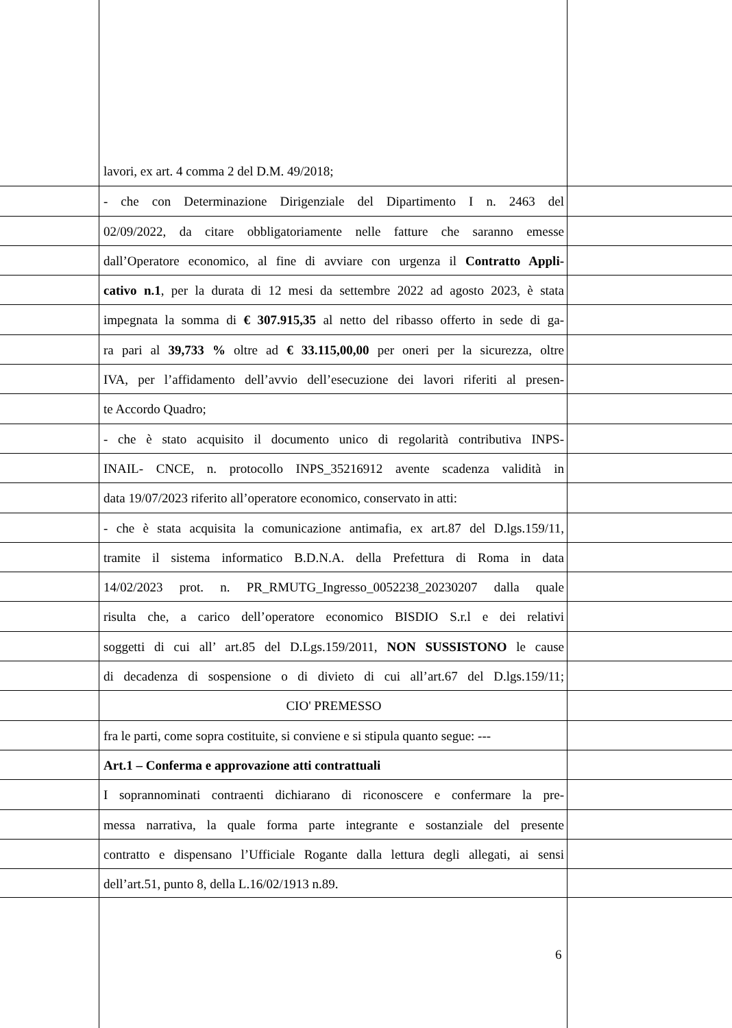lavori, ex art. 4 comma 2 del D.M. 49/2018;
- che con Determinazione Dirigenziale del Dipartimento I n. 2463 del
02/09/2022, da citare obbligatoriamente nelle fatture che saranno emesse
dall’Operatore economico, al fine di avviare con urgenza il Contratto Appli-
cativo n.1, per la durata di 12 mesi da settembre 2022 ad agosto 2023, è stata
impegnata la somma di € 307.915,35 al netto del ribasso offerto in sede di ga-
ra pari al 39,733 % oltre ad € 33.115,00,00 per oneri per la sicurezza, oltre
IVA, per l’affidamento dell’avvio dell’esecuzione dei lavori riferiti al presen-
te Accordo Quadro;
- che è stato acquisito il documento unico di regolarità contributiva INPS-
INAIL- CNCE, n. protocollo INPS_35216912 avente scadenza validità in
data 19/07/2023 riferito all’operatore economico, conservato in atti:
- che è stata acquisita la comunicazione antimafia, ex art.87 del D.lgs.159/11,
tramite il sistema informatico B.D.N.A. della Prefettura di Roma in data
14/02/2023 prot. n. PR_RMUTG_Ingresso_0052238_20230207 dalla quale
risulta che, a carico dell’operatore economico BISDIO S.r.l e dei relativi
soggetti di cui all’ art.85 del D.Lgs.159/2011, NON SUSSISTONO le cause
di decadenza di sospensione o di divieto di cui all’art.67 del D.lgs.159/11;
CIO' PREMESSO
fra le parti, come sopra costituite, si conviene e si stipula quanto segue: ---
Art.1 – Conferma e approvazione atti contrattuali
I soprannominati contraenti dichiarano di riconoscere e confermare la pre-
messa narrativa, la quale forma parte integrante e sostanziale del presente
contratto e dispensano l’Ufficiale Rogante dalla lettura degli allegati, ai sensi
dell’art.51, punto 8, della L.16/02/1913 n.89.
6